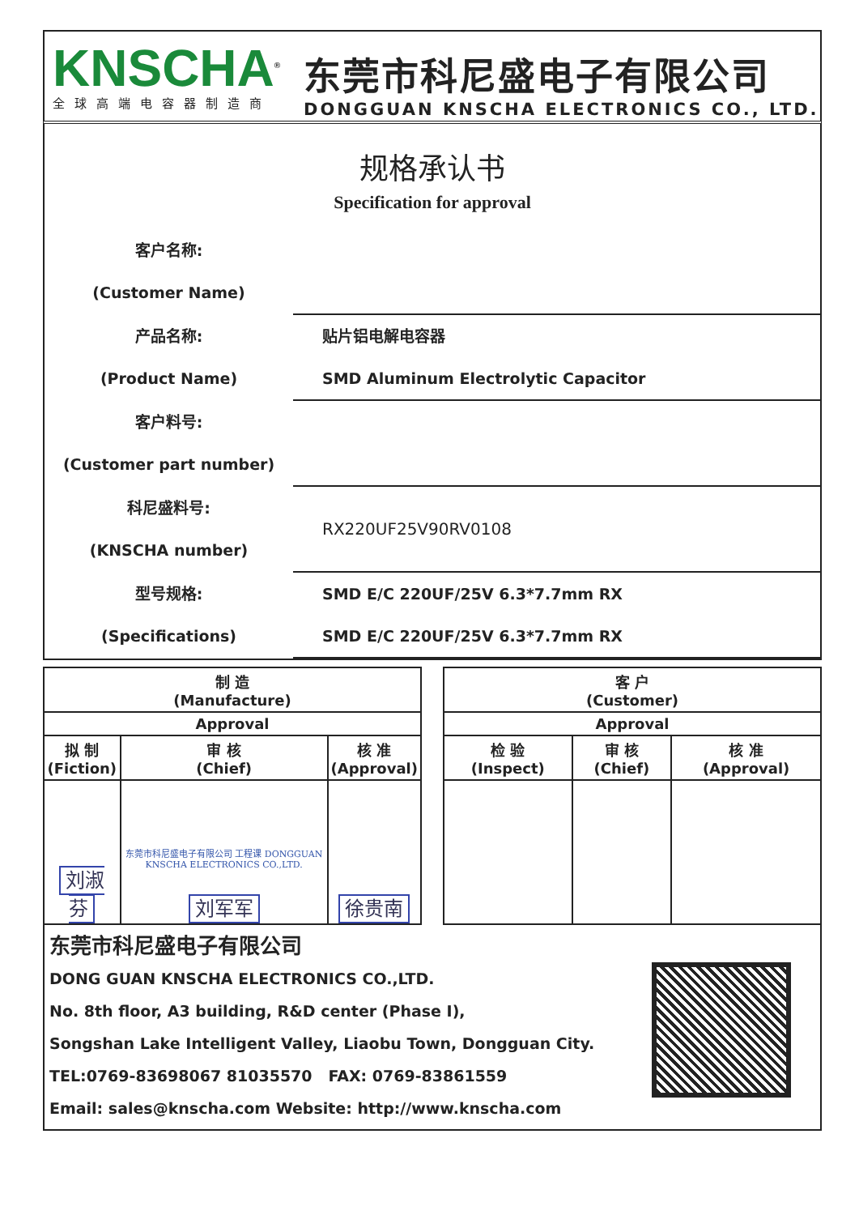KNSCHA<sup>®</sup>
全球高端电容器制造商
东莞市科尼盛电子有限公司
DONGGUAN KNSCHA ELECTRONICS CO., LTD.
规格承认书
Specification for approval
客户名称:
(Customer Name)
产品名称:
(Product Name)
贴片铝电解电容器
SMD Aluminum Electrolytic Capacitor
客户料号:
(Customer part number)
科尼盛料号:
(KNSCHA number)
RX220UF25V90RV0108
型号规格:
(Specifications)
SMD E/C 220UF/25V 6.3*7.7mm RX
SMD E/C 220UF/25V 6.3*7.7mm RX
| 制 造 (Manufacture) | | |
| --- | --- | --- |
| Approval | | |
| 拟 制 (Fiction) | 审 核 (Chief) | 核 准 (Approval) |
| 刘淑芬 | 东莞市科尼盛电子有限公司 工程课 DONGGUAN KNSCHA ELECTRONICS CO.,LTD. 刘军军 | 徐贵南 |
| 客 户 (Customer) | | |
| --- | --- | --- |
| Approval | | |
| 检 验 (Inspect) | 审 核 (Chief) | 核 准 (Approval) |
东莞市科尼盛电子有限公司
DONG GUAN KNSCHA ELECTRONICS CO.,LTD.
No. 8th floor, A3 building, R&D center (Phase I),
Songshan Lake Intelligent Valley, Liaobu Town, Dongguan City.
TEL:0769-83698067 81035570 FAX: 0769-83861559
Email: sales@knscha.com Website: http://www.knscha.com